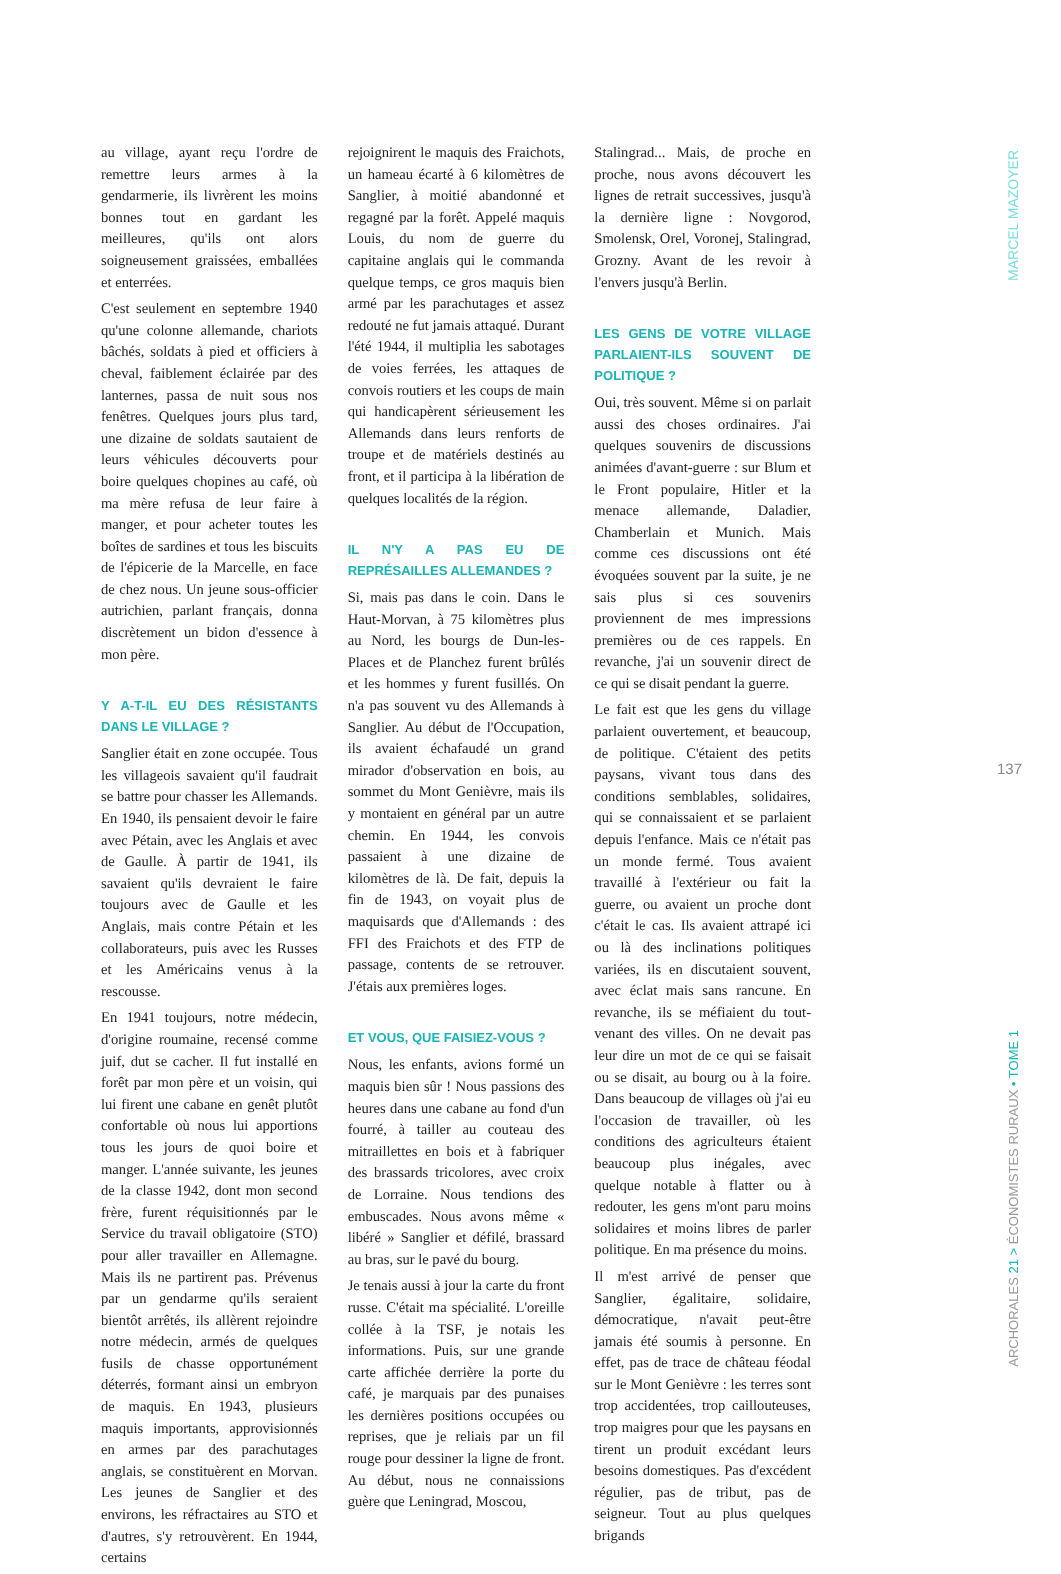au village, ayant reçu l'ordre de remettre leurs armes à la gendarmerie, ils livrèrent les moins bonnes tout en gardant les meilleures, qu'ils ont alors soigneusement graissées, emballées et enterrées.
C'est seulement en septembre 1940 qu'une colonne allemande, chariots bâchés, soldats à pied et officiers à cheval, faiblement éclairée par des lanternes, passa de nuit sous nos fenêtres. Quelques jours plus tard, une dizaine de soldats sautaient de leurs véhicules découverts pour boire quelques chopines au café, où ma mère refusa de leur faire à manger, et pour acheter toutes les boîtes de sardines et tous les biscuits de l'épicerie de la Marcelle, en face de chez nous. Un jeune sous-officier autrichien, parlant français, donna discrètement un bidon d'essence à mon père.
Y A-T-IL EU DES RÉSISTANTS DANS LE VILLAGE ?
Sanglier était en zone occupée. Tous les villageois savaient qu'il faudrait se battre pour chasser les Allemands. En 1940, ils pensaient devoir le faire avec Pétain, avec les Anglais et avec de Gaulle. À partir de 1941, ils savaient qu'ils devraient le faire toujours avec de Gaulle et les Anglais, mais contre Pétain et les collaborateurs, puis avec les Russes et les Américains venus à la rescousse.
En 1941 toujours, notre médecin, d'origine roumaine, recensé comme juif, dut se cacher. Il fut installé en forêt par mon père et un voisin, qui lui firent une cabane en genêt plutôt confortable où nous lui apportions tous les jours de quoi boire et manger. L'année suivante, les jeunes de la classe 1942, dont mon second frère, furent réquisitionnés par le Service du travail obligatoire (STO) pour aller travailler en Allemagne. Mais ils ne partirent pas. Prévenus par un gendarme qu'ils seraient bientôt arrêtés, ils allèrent rejoindre notre médecin, armés de quelques fusils de chasse opportunément déterrés, formant ainsi un embryon de maquis. En 1943, plusieurs maquis importants, approvisionnés en armes par des parachutages anglais, se constituèrent en Morvan. Les jeunes de Sanglier et des environs, les réfractaires au STO et d'autres, s'y retrouvèrent. En 1944, certains
rejoignirent le maquis des Fraichots, un hameau écarté à 6 kilomètres de Sanglier, à moitié abandonné et regagné par la forêt. Appelé maquis Louis, du nom de guerre du capitaine anglais qui le commanda quelque temps, ce gros maquis bien armé par les parachutages et assez redouté ne fut jamais attaqué. Durant l'été 1944, il multiplia les sabotages de voies ferrées, les attaques de convois routiers et les coups de main qui handicapèrent sérieusement les Allemands dans leurs renforts de troupe et de matériels destinés au front, et il participa à la libération de quelques localités de la région.
IL N'Y A PAS EU DE REPRÉSAILLES ALLEMANDES ?
Si, mais pas dans le coin. Dans le Haut-Morvan, à 75 kilomètres plus au Nord, les bourgs de Dun-les-Places et de Planchez furent brûlés et les hommes y furent fusillés. On n'a pas souvent vu des Allemands à Sanglier. Au début de l'Occupation, ils avaient échafaudé un grand mirador d'observation en bois, au sommet du Mont Genièvre, mais ils y montaient en général par un autre chemin. En 1944, les convois passaient à une dizaine de kilomètres de là. De fait, depuis la fin de 1943, on voyait plus de maquisards que d'Allemands : des FFI des Fraichots et des FTP de passage, contents de se retrouver. J'étais aux premières loges.
ET VOUS, QUE FAISIEZ-VOUS ?
Nous, les enfants, avions formé un maquis bien sûr ! Nous passions des heures dans une cabane au fond d'un fourré, à tailler au couteau des mitraillettes en bois et à fabriquer des brassards tricolores, avec croix de Lorraine. Nous tendions des embuscades. Nous avons même « libéré » Sanglier et défilé, brassard au bras, sur le pavé du bourg.
Je tenais aussi à jour la carte du front russe. C'était ma spécialité. L'oreille collée à la TSF, je notais les informations. Puis, sur une grande carte affichée derrière la porte du café, je marquais par des punaises les dernières positions occupées ou reprises, que je reliais par un fil rouge pour dessiner la ligne de front. Au début, nous ne connaissions guère que Leningrad, Moscou,
Stalingrad... Mais, de proche en proche, nous avons découvert les lignes de retrait successives, jusqu'à la dernière ligne : Novgorod, Smolensk, Orel, Voronej, Stalingrad, Grozny. Avant de les revoir à l'envers jusqu'à Berlin.
LES GENS DE VOTRE VILLAGE PARLAIENT-ILS SOUVENT DE POLITIQUE ?
Oui, très souvent. Même si on parlait aussi des choses ordinaires. J'ai quelques souvenirs de discussions animées d'avant-guerre : sur Blum et le Front populaire, Hitler et la menace allemande, Daladier, Chamberlain et Munich. Mais comme ces discussions ont été évoquées souvent par la suite, je ne sais plus si ces souvenirs proviennent de mes impressions premières ou de ces rappels. En revanche, j'ai un souvenir direct de ce qui se disait pendant la guerre.
Le fait est que les gens du village parlaient ouvertement, et beaucoup, de politique. C'étaient des petits paysans, vivant tous dans des conditions semblables, solidaires, qui se connaissaient et se parlaient depuis l'enfance. Mais ce n'était pas un monde fermé. Tous avaient travaillé à l'extérieur ou fait la guerre, ou avaient un proche dont c'était le cas. Ils avaient attrapé ici ou là des inclinations politiques variées, ils en discutaient souvent, avec éclat mais sans rancune. En revanche, ils se méfiaient du tout-venant des villes. On ne devait pas leur dire un mot de ce qui se faisait ou se disait, au bourg ou à la foire. Dans beaucoup de villages où j'ai eu l'occasion de travailler, où les conditions des agriculteurs étaient beaucoup plus inégales, avec quelque notable à flatter ou à redouter, les gens m'ont paru moins solidaires et moins libres de parler politique. En ma présence du moins.
Il m'est arrivé de penser que Sanglier, égalitaire, solidaire, démocratique, n'avait peut-être jamais été soumis à personne. En effet, pas de trace de château féodal sur le Mont Genièvre : les terres sont trop accidentées, trop caillouteuses, trop maigres pour que les paysans en tirent un produit excédant leurs besoins domestiques. Pas d'excédent régulier, pas de tribut, pas de seigneur. Tout au plus quelques brigands
MARCEL MAZOYER
137
ARCHORALES 21 > ÉCONOMISTES RURAUX • TOME 1